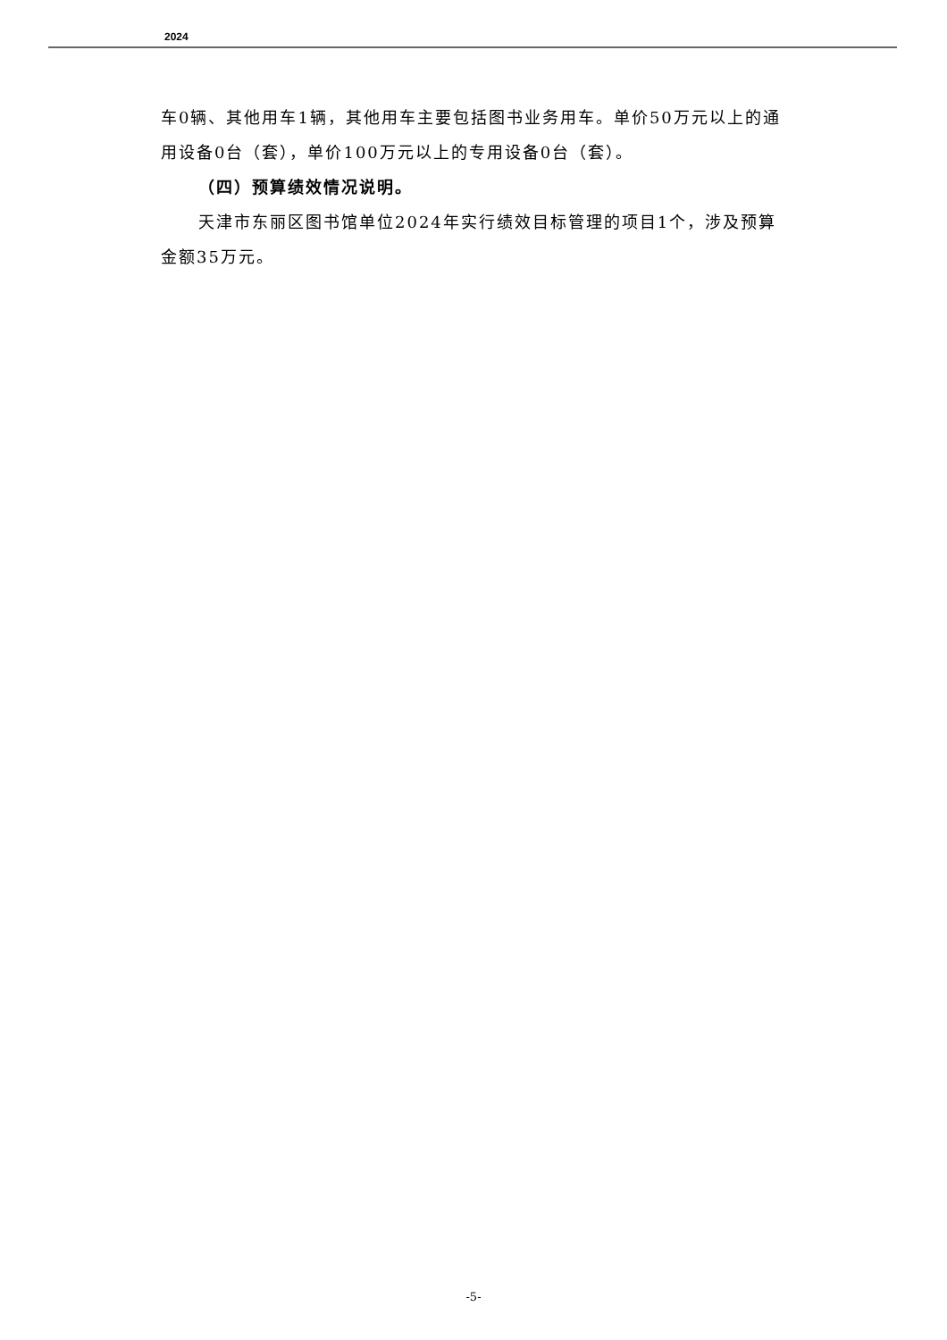2024
车0辆、其他用车1辆，其他用车主要包括图书业务用车。单价50万元以上的通用设备0台（套），单价100万元以上的专用设备0台（套）。
（四）预算绩效情况说明。
天津市东丽区图书馆单位2024年实行绩效目标管理的项目1个，涉及预算金额35万元。
-5-